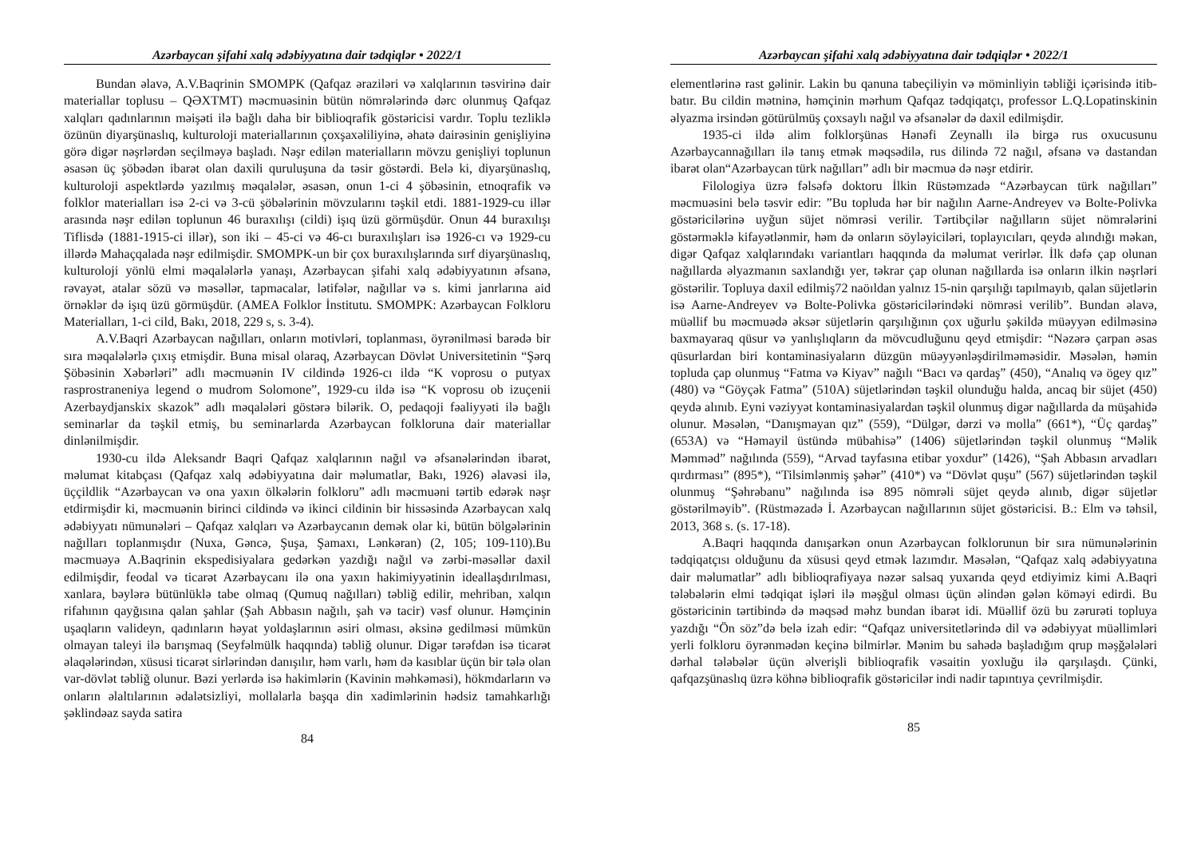Azərbaycan şifahi xalq ədəbiyyatına dair tədqiqlər • 2022/1
Bundan əlavə, A.V.Baqrinin SMOMPK (Qafqaz əraziləri və xalqlarının təsvirinə dair materiallar toplusu – QƏXTMT) məcmuəsinin bütün nömrələrində dərc olunmuş Qafqaz xalqları qadınlarının məişəti ilə bağlı daha bir biblioqrafik göstəricisi vardır. Toplu tezliklə özünün diyarşünaslıq, kulturoloji materiallarının çoxşaxəliliyinə, əhatə dairəsinin genişliyinə görə digər nəşrlərdən seçilməyə başladı. Nəşr edilən materialların mövzu genişliyi toplunun əsasən üç şöbədən ibarət olan daxili quruluşuna da təsir göstərdi. Belə ki, diyarşünaslıq, kulturoloji aspektlərdə yazılmış məqalələr, əsasən, onun 1-ci 4 şöbəsinin, etnoqrafik və folklor materialları isə 2-ci və 3-cü şöbələrinin mövzularını təşkil etdi. 1881-1929-cu illər arasında nəşr edilən toplunun 46 buraxılışı (cildi) işıq üzü görmüşdür. Onun 44 buraxılışı Tiflisdə (1881-1915-ci illər), son iki – 45-ci və 46-cı buraxılışları isə 1926-cı və 1929-cu illərdə Mahaçqalada nəşr edilmişdir. SMOMPK-un bir çox buraxılışlarında sırf diyarşünaslıq, kulturoloji yönlü elmi məqalələrlə yanaşı, Azərbaycan şifahi xalq ədəbiyyatının əfsanə, rəvayət, atalar sözü və məsəllər, tapmacalar, lətifələr, nağıllar və s. kimi janrlarına aid örnəklər də işıq üzü görmüşdür. (AMEA Folklor İnstitutu. SMOMPK: Azərbaycan Folkloru Materialları, 1-ci cild, Bakı, 2018, 229 s, s. 3-4).
A.V.Baqri Azərbaycan nağılları, onların motivləri, toplanması, öyrənilməsi barədə bir sıra məqalələrlə çıxış etmişdir. Buna misal olaraq, Azərbaycan Dövlət Universitetinin “Şərq Şöbəsinin Xəbərləri” adlı məcmuənin IV cildində 1926-cı ildə “K voprosu o putyax rasprostraneniya legend o mudrom Solomone”, 1929-cu ildə isə “K voprosu ob izuçenii Azerbaydjanskix skazok” adlı məqalələri göstərə bilərik. O, pedaqoji fəaliyyəti ilə bağlı seminarlar da təşkil etmiş, bu seminarlarda Azərbaycan folkloruna dair materiallar dinlənilmişdir.
1930-cu ildə Aleksandr Baqri Qafqaz xalqlarının nağıl və əfsanələrindən ibarət, məlumat kitabçası (Qafqaz xalq ədəbiyyatına dair məlumatlar, Bakı, 1926) əlavəsi ilə, üççildlik “Azərbaycan və ona yaxın ölkələrin folkloru” adlı məcmuəni tərtib edərək nəşr etdirmişdir ki, məcmuənin birinci cildində və ikinci cildinin bir hissəsində Azərbaycan xalq ədəbiyyatı nümunələri – Qafqaz xalqları və Azərbaycanın demək olar ki, bütün bölgələrinin nağılları toplanmışdır (Nuxa, Gəncə, Şuşa, Şamaxı, Lənkəran) (2, 105; 109-110).Bu məcmuəyə A.Baqrinin ekspedisiyalara gedərkən yazdığı nağıl və zərbi-məsəllər daxil edilmişdir, feodal və ticarət Azərbaycanı ilə ona yaxın hakimiyyətinin ideallaşdırılması, xanlara, bəylərə bütünlüklə tabe olmaq (Qumuq nağılları) təbliğ edilir, mehriban, xalqın rifahının qayğısına qalan şahlar (Şah Abbasın nağılı, şah və tacir) vəsf olunur. Həmçinin uşaqların valideyn, qadınların həyat yoldaşlarının əsiri olması, əksinə gedilməsi mümkün olmayan taleyi ilə barışmaq (Seyfəlmülk haqqında) təbliğ olunur. Digər tərəfdən isə ticarət əlaqələrindən, xüsusi ticarət sirlərindən danışılır, həm varlı, həm də kasıblar üçün bir tələ olan var-dövlət təbliğ olunur. Bəzi yerlərdə isə hakimlərin (Kavinin məhkəməsi), hökmdarların və onların əlaltılarının ədalətsizliyi, mollalarla başqa din xadimlərinin hədsiz tamahkarlığı şəklindəaz sayda satira
84
Azərbaycan şifahi xalq ədəbiyyatına dair tədqiqlər • 2022/1
elementlərinə rast gəlinir. Lakin bu qanuna tabeçiliyin və möminliyin təbliği içərisində itib-batır. Bu cildin mətninə, həmçinin mərhum Qafqaz tədqiqatçı, professor L.Q.Lopatinskinin əlyazma irsindən götürülmüş çoxsaylı nağıl və əfsanələr də daxil edilmişdir.
1935-ci ildə alim folklorşünas Hənəfi Zeynallı ilə birgə rus oxucusunu Azərbaycannağılları ilə tanış etmək məqsədilə, rus dilində 72 nağıl, əfsanə və dastandan ibarət olan“Azərbaycan türk nağılları” adlı bir məcmuə də nəşr etdirir.
Filologiya üzrə fəlsəfə doktoru İlkin Rüstəmzadə “Azərbaycan türk nağılları” məcmuəsini belə təsvir edir: ”Bu topluda hər bir nağılın Aarne-Andreyev və Bolte-Polivka göstəricilərinə uyğun süjet nömrəsi verilir. Tərtibçilər nağılların süjet nömrələrini göstərməklə kifayətlənmir, həm də onların söyləyiciləri, toplayıcıları, qeydə alındığı məkan, digər Qafqaz xalqlarındakı variantları haqqında da məlumat verirlər. İlk dəfə çap olunan nağıllarda əlyazmanın saxlandığı yer, təkrar çap olunan nağıllarda isə onların ilkin nəşrləri göstərilir. Topluya daxil edilmiş72 naöıldan yalnız 15-nin qarşılığı tapılmayıb, qalan süjetlərin isə Aarne-Andreyev və Bolte-Polivka göstəricilərindəki nömrəsi verilib”. Bundan əlavə, müəllif bu məcmuədə əksər süjetlərin qarşılığının çox uğurlu şəkildə müəyyən edilməsinə baxmayaraq qüsur və yanlışlıqların da mövcudluğunu qeyd etmişdir: “Nəzərə çarpan əsas qüsurlardan biri kontaminasiyaların düzgün müəyyənləşdirilməməsidir. Məsələn, həmin topluda çap olunmuş “Fatma və Kiyav” nağılı “Bacı və qardaş” (450), “Analıq və ögey qız” (480) və “Göyçək Fatma” (510A) süjetlərindən təşkil olunduğu halda, ancaq bir süjet (450) qeydə alınıb. Eyni vəziyyət kontaminasiyalardan təşkil olunmuş digər nağıllarda da müşahidə olunur. Məsələn, “Danışmayan qız” (559), “Dülgər, dərzi və molla” (661*), “Üç qardaş” (653A) və “Həmayil üstündə mübahisə” (1406) süjetlərindən təşkil olunmuş “Məlik Məmməd” nağılında (559), “Arvad tayfasına etibar yoxdur” (1426), “Şah Abbasın arvadları qırdırması” (895*), “Tilsimlənmiş şəhər” (410*) və “Dövlət quşu” (567) süjetlərindən təşkil olunmuş “Şəhrəbanu” nağılında isə 895 nömrəli süjet qeydə alınıb, digər süjetlər göstərilməyib”. (Rüstməzadə İ. Azərbaycan nağıllarının süjet göstəricisi. B.: Elm və təhsil, 2013, 368 s. (s. 17-18).
A.Baqri haqqında danışarkən onun Azərbaycan folklorunun bir sıra nümunələrinin tədqiqatçısı olduğunu da xüsusi qeyd etmək lazımdır. Məsələn, “Qafqaz xalq ədəbiyyatına dair məlumatlar” adlı biblioqrafiyaya nəzər salsaq yuxarıda qeyd etdiyimiz kimi A.Baqri tələbələrin elmi tədqiqat işləri ilə məşğul olması üçün əlindən gələn köməyi edirdi. Bu göstəricinin tərtibində də məqsəd məhz bundan ibarət idi. Müəllif özü bu zərurəti topluya yazdığı “Ön söz”də belə izah edir: “Qafqaz universitetlərində dil və ədəbiyyat müəllimləri yerli folkloru öyrənmədən keçinə bilmirlər. Mənim bu sahədə başladığım qrup məşğələləri dərhal tələbələr üçün əlverişli biblioqrafik vəsaitin yoxluğu ilə qarşılaşdı. Çünki, qafqazşünaslıq üzrə köhnə biblioqrafik göstəricilər indi nadir tapıntıya çevrilmişdir.
85